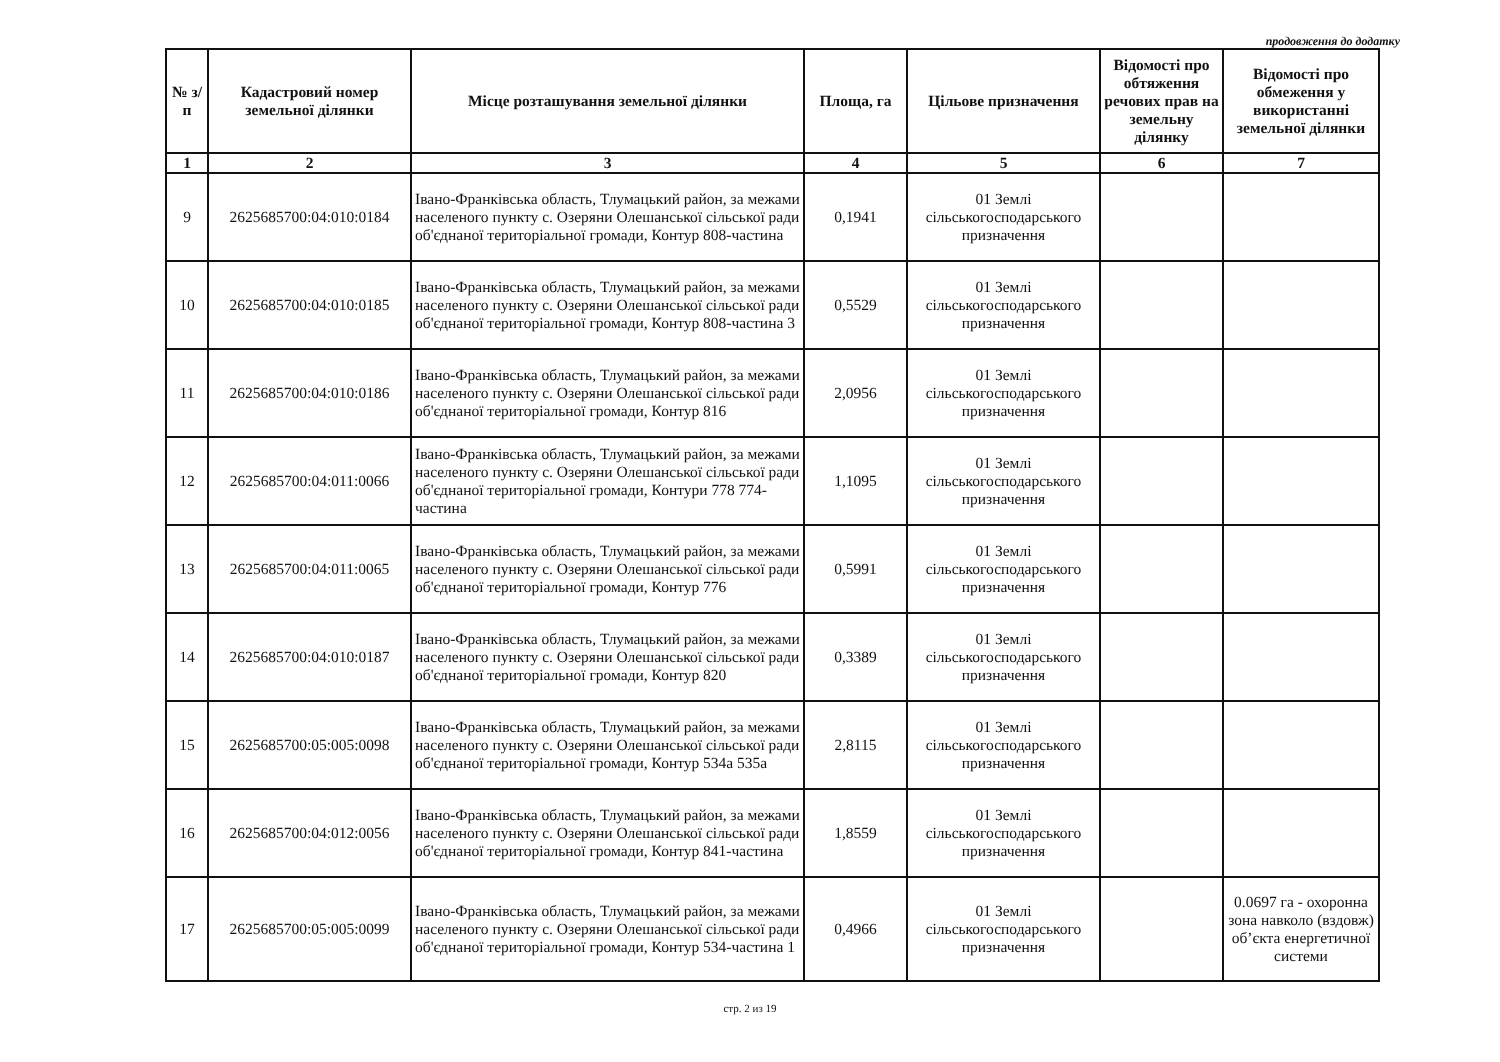продовження до додатку
| № з/п | Кадастровий номер земельної ділянки | Місце розташування земельної ділянки | Площа, га | Цільове призначення | Відомості про обтяження речових прав на земельну ділянку | Відомості про обмеження у використанні земельної ділянки |
| --- | --- | --- | --- | --- | --- | --- |
| 1 | 2 | 3 | 4 | 5 | 6 | 7 |
| 9 | 2625685700:04:010:0184 | Івано-Франківська область, Тлумацький район, за межами населеного пункту с. Озеряни Олешанської сільської ради об'єднаної територіальної громади, Контур 808-частина | 0,1941 | 01 Землі сільськогосподарського призначення | | |
| 10 | 2625685700:04:010:0185 | Івано-Франківська область, Тлумацький район, за межами населеного пункту с. Озеряни Олешанської сільської ради об'єднаної територіальної громади, Контур 808-частина 3 | 0,5529 | 01 Землі сільськогосподарського призначення | | |
| 11 | 2625685700:04:010:0186 | Івано-Франківська область, Тлумацький район, за межами населеного пункту с. Озеряни Олешанської сільської ради об'єднаної територіальної громади, Контур 816 | 2,0956 | 01 Землі сільськогосподарського призначення | | |
| 12 | 2625685700:04:011:0066 | Івано-Франківська область, Тлумацький район, за межами населеного пункту с. Озеряни Олешанської сільської ради об'єднаної територіальної громади, Контури 778 774-частина | 1,1095 | 01 Землі сільськогосподарського призначення | | |
| 13 | 2625685700:04:011:0065 | Івано-Франківська область, Тлумацький район, за межами населеного пункту с. Озеряни Олешанської сільської ради об'єднаної територіальної громади, Контур 776 | 0,5991 | 01 Землі сільськогосподарського призначення | | |
| 14 | 2625685700:04:010:0187 | Івано-Франківська область, Тлумацький район, за межами населеного пункту с. Озеряни Олешанської сільської ради об'єднаної територіальної громади, Контур 820 | 0,3389 | 01 Землі сільськогосподарського призначення | | |
| 15 | 2625685700:05:005:0098 | Івано-Франківська область, Тлумацький район, за межами населеного пункту с. Озеряни Олешанської сільської ради об'єднаної територіальної громади, Контур 534а 535а | 2,8115 | 01 Землі сільськогосподарського призначення | | |
| 16 | 2625685700:04:012:0056 | Івано-Франківська область, Тлумацький район, за межами населеного пункту с. Озеряни Олешанської сільської ради об'єднаної територіальної громади, Контур 841-частина | 1,8559 | 01 Землі сільськогосподарського призначення | | |
| 17 | 2625685700:05:005:0099 | Івано-Франківська область, Тлумацький район, за межами населеного пункту с. Озеряни Олешанської сільської ради об'єднаної територіальної громади, Контур 534-частина 1 | 0,4966 | 01 Землі сільськогосподарського призначення | | 0.0697 га - охоронна зона навколо (вздовж) об’єкта енергетичної системи |
стр. 2 из 19